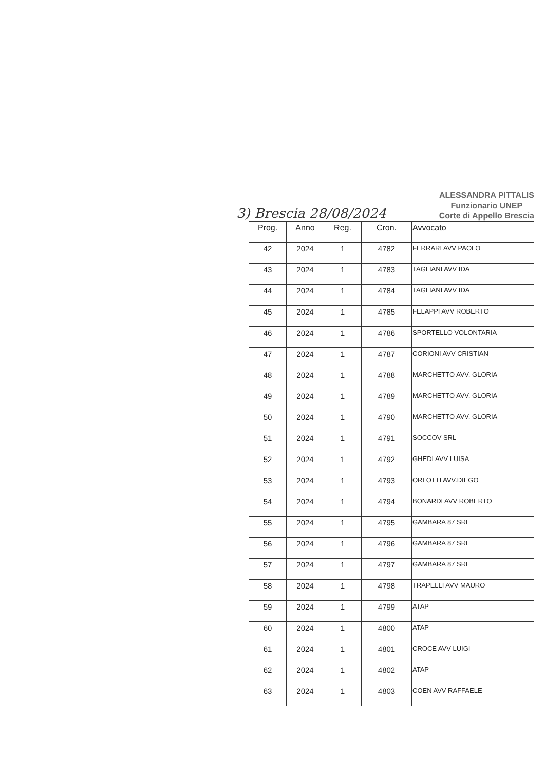3) Brescia 28/08/2024
ALESSANDRA PITTALIS
Funzionario UNEP
Corte di Appello Brescia
| Prog. | Anno | Reg. | Cron. | Avvocato |
| --- | --- | --- | --- | --- |
| 42 | 2024 | 1 | 4782 | FERRARI AVV PAOLO |
| 43 | 2024 | 1 | 4783 | TAGLIANI AVV IDA |
| 44 | 2024 | 1 | 4784 | TAGLIANI AVV IDA |
| 45 | 2024 | 1 | 4785 | FELAPPI AVV ROBERTO |
| 46 | 2024 | 1 | 4786 | SPORTELLO VOLONTARIA |
| 47 | 2024 | 1 | 4787 | CORIONI AVV CRISTIAN |
| 48 | 2024 | 1 | 4788 | MARCHETTO AVV. GLORIA |
| 49 | 2024 | 1 | 4789 | MARCHETTO AVV. GLORIA |
| 50 | 2024 | 1 | 4790 | MARCHETTO AVV. GLORIA |
| 51 | 2024 | 1 | 4791 | SOCCOV SRL |
| 52 | 2024 | 1 | 4792 | GHEDI AVV LUISA |
| 53 | 2024 | 1 | 4793 | ORLOTTI AVV.DIEGO |
| 54 | 2024 | 1 | 4794 | BONARDI AVV ROBERTO |
| 55 | 2024 | 1 | 4795 | GAMBARA 87 SRL |
| 56 | 2024 | 1 | 4796 | GAMBARA 87 SRL |
| 57 | 2024 | 1 | 4797 | GAMBARA 87 SRL |
| 58 | 2024 | 1 | 4798 | TRAPELLI AVV MAURO |
| 59 | 2024 | 1 | 4799 | ATAP |
| 60 | 2024 | 1 | 4800 | ATAP |
| 61 | 2024 | 1 | 4801 | CROCE AVV LUIGI |
| 62 | 2024 | 1 | 4802 | ATAP |
| 63 | 2024 | 1 | 4803 | COEN AVV RAFFAELE |